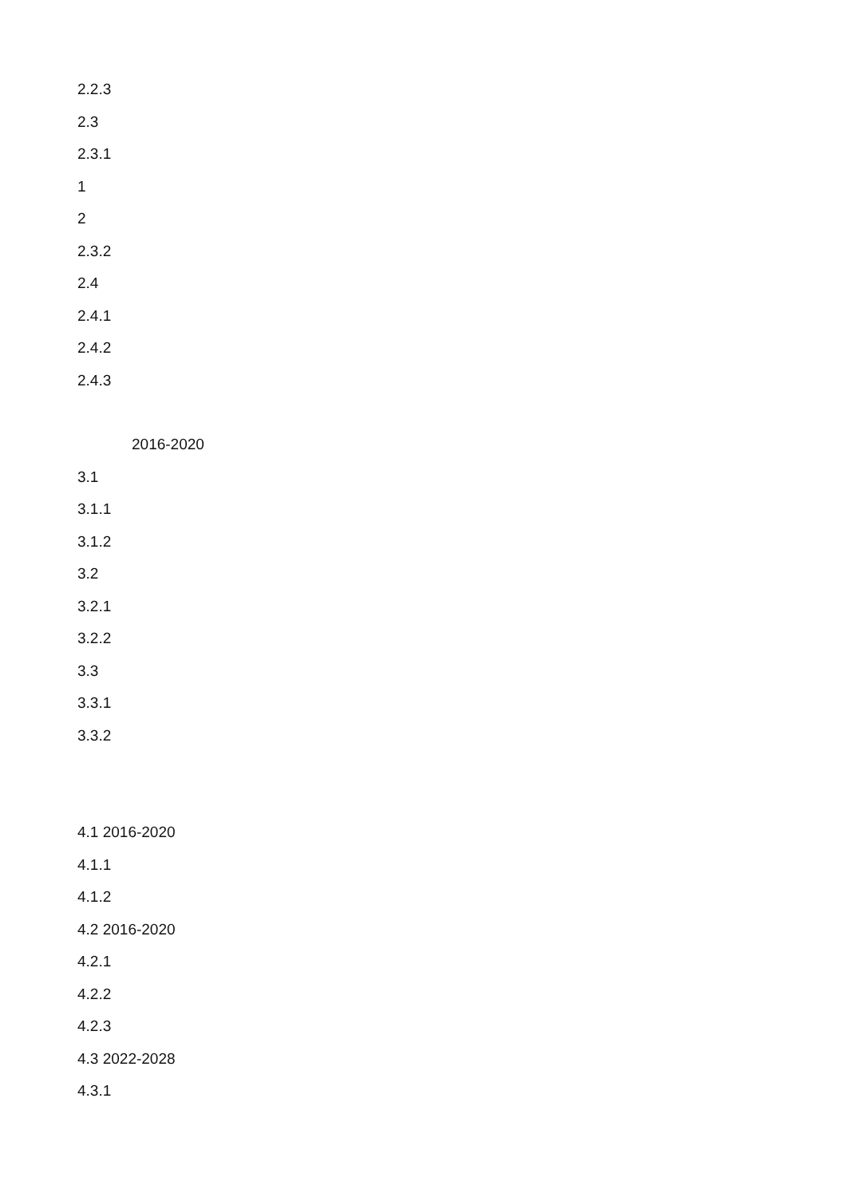2.2.3
2.3
2.3.1
1
2
2.3.2
2.4
2.4.1
2.4.2
2.4.3
2016-2020
3.1
3.1.1
3.1.2
3.2
3.2.1
3.2.2
3.3
3.3.1
3.3.2
4.1 2016-2020
4.1.1
4.1.2
4.2 2016-2020
4.2.1
4.2.2
4.2.3
4.3 2022-2028
4.3.1